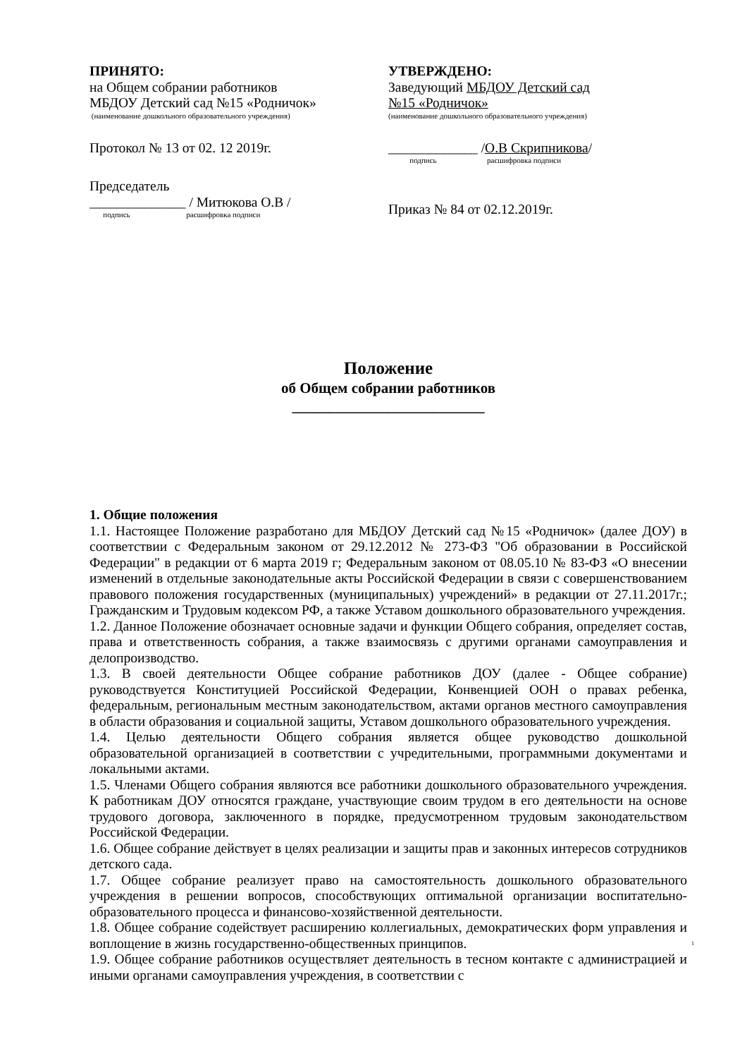ПРИНЯТО:
на Общем собрании работников
МБДОУ Детский сад №15 «Родничок»
(наименование дошкольного образовательного учреждения)
Протокол № 13 от 02. 12 2019г.
Председатель
______________ / Митюкова О.В /
подпись расшифровка подписи
УТВЕРЖДЕНО:
Заведующий МБДОУ Детский сад
№15 «Родничок»
(наименование дошкольного образовательного учреждения)
_____________ /О.В Скрипникова/
подпись расшифровка подписи
Приказ № 84 от 02.12.2019г.
Положение
об Общем собрании работников
__________________________
1. Общие положения
1.1. Настоящее Положение разработано для МБДОУ Детский сад №15 «Родничок» (далее ДОУ) в соответствии с Федеральным законом от 29.12.2012 № 273-ФЗ "Об образовании в Российской Федерации" в редакции от 6 марта 2019 г; Федеральным законом от 08.05.10 № 83-ФЗ «О внесении изменений в отдельные законодательные акты Российской Федерации в связи с совершенствованием правового положения государственных (муниципальных) учреждений» в редакции от 27.11.2017г.; Гражданским и Трудовым кодексом РФ, а также Уставом дошкольного образовательного учреждения.
1.2. Данное Положение обозначает основные задачи и функции Общего собрания, определяет состав, права и ответственность собрания, а также взаимосвязь с другими органами самоуправления и делопроизводство.
1.3. В своей деятельности Общее собрание работников ДОУ (далее - Общее собрание) руководствуется Конституцией Российской Федерации, Конвенцией ООН о правах ребенка, федеральным, региональным местным законодательством, актами органов местного самоуправления в области образования и социальной защиты, Уставом дошкольного образовательного учреждения.
1.4. Целью деятельности Общего собрания является общее руководство дошкольной образовательной организацией в соответствии с учредительными, программными документами и локальными актами.
1.5. Членами Общего собрания являются все работники дошкольного образовательного учреждения. К работникам ДОУ относятся граждане, участвующие своим трудом в его деятельности на основе трудового договора, заключенного в порядке, предусмотренном трудовым законодательством Российской Федерации.
1.6. Общее собрание действует в целях реализации и защиты прав и законных интересов сотрудников детского сада.
1.7. Общее собрание реализует право на самостоятельность дошкольного образовательного учреждения в решении вопросов, способствующих оптимальной организации воспитательно-образовательного процесса и финансово-хозяйственной деятельности.
1.8. Общее собрание содействует расширению коллегиальных, демократических форм управления и воплощение в жизнь государственно-общественных принципов. 1
1.9. Общее собрание работников осуществляет деятельность в тесном контакте с администрацией и иными органами самоуправления учреждения, в соответствии с